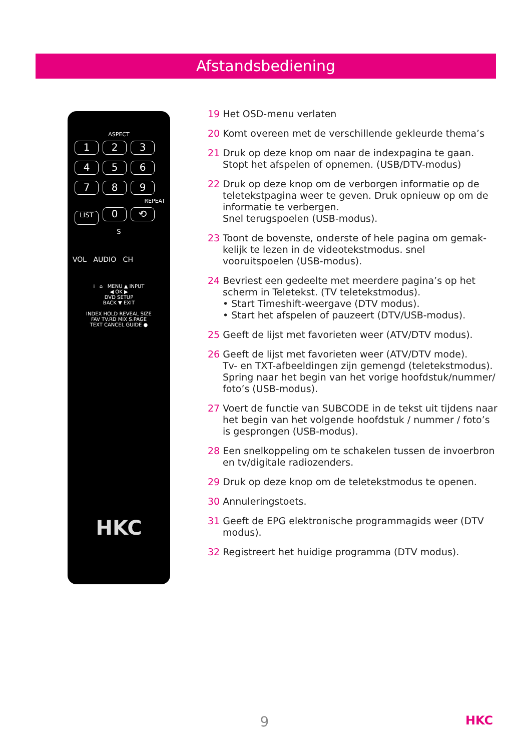Afstandsbediening
ASPECT
123 456 789
REPEAT
LIST 0 ⟲
S
VOL AUDIO CH
i ⌂ MENU ▲ INPUT
◀ OK ▶
DVD SETUP
BACK ▼ EXIT
INDEX HOLD REVEAL SIZE
FAV TV.RD MIX S.PAGE
TEXT CANCEL GUIDE ●
HKC
19 Het OSD-menu verlaten
20 Komt overeen met de verschillende gekleurde thema’s
21 Druk op deze knop om naar de indexpagina te gaan. Stopt het afspelen of opnemen. (USB/DTV-modus)
22 Druk op deze knop om de verborgen informatie op de teletekstpagina weer te geven. Druk opnieuw op om de informatie te verbergen.
Snel terugspoelen (USB-modus).
23 Toont de bovenste, onderste of hele pagina om gemak-kelijk te lezen in de videotekstmodus. snel vooruitspoelen (USB-modus).
24 Bevriest een gedeelte met meerdere pagina’s op het scherm in Teletekst. (TV teletekstmodus).
• Start Timeshift-weergave (DTV modus).
• Start het afspelen of pauzeert (DTV/USB-modus).
25 Geeft de lijst met favorieten weer (ATV/DTV modus).
26 Geeft de lijst met favorieten weer (ATV/DTV mode).
Tv- en TXT-afbeeldingen zijn gemengd (teletekstmodus).
Spring naar het begin van het vorige hoofdstuk/nummer/ foto’s (USB-modus).
27 Voert de functie van SUBCODE in de tekst uit tijdens naar het begin van het volgende hoofdstuk / nummer / foto’s is gesprongen (USB-modus).
28 Een snelkoppeling om te schakelen tussen de invoerbron en tv/digitale radiozenders.
29 Druk op deze knop om de teletekstmodus te openen.
30 Annuleringstoets.
31 Geeft de EPG elektronische programmagids weer (DTV modus).
32 Registreert het huidige programma (DTV modus).
9 HKC